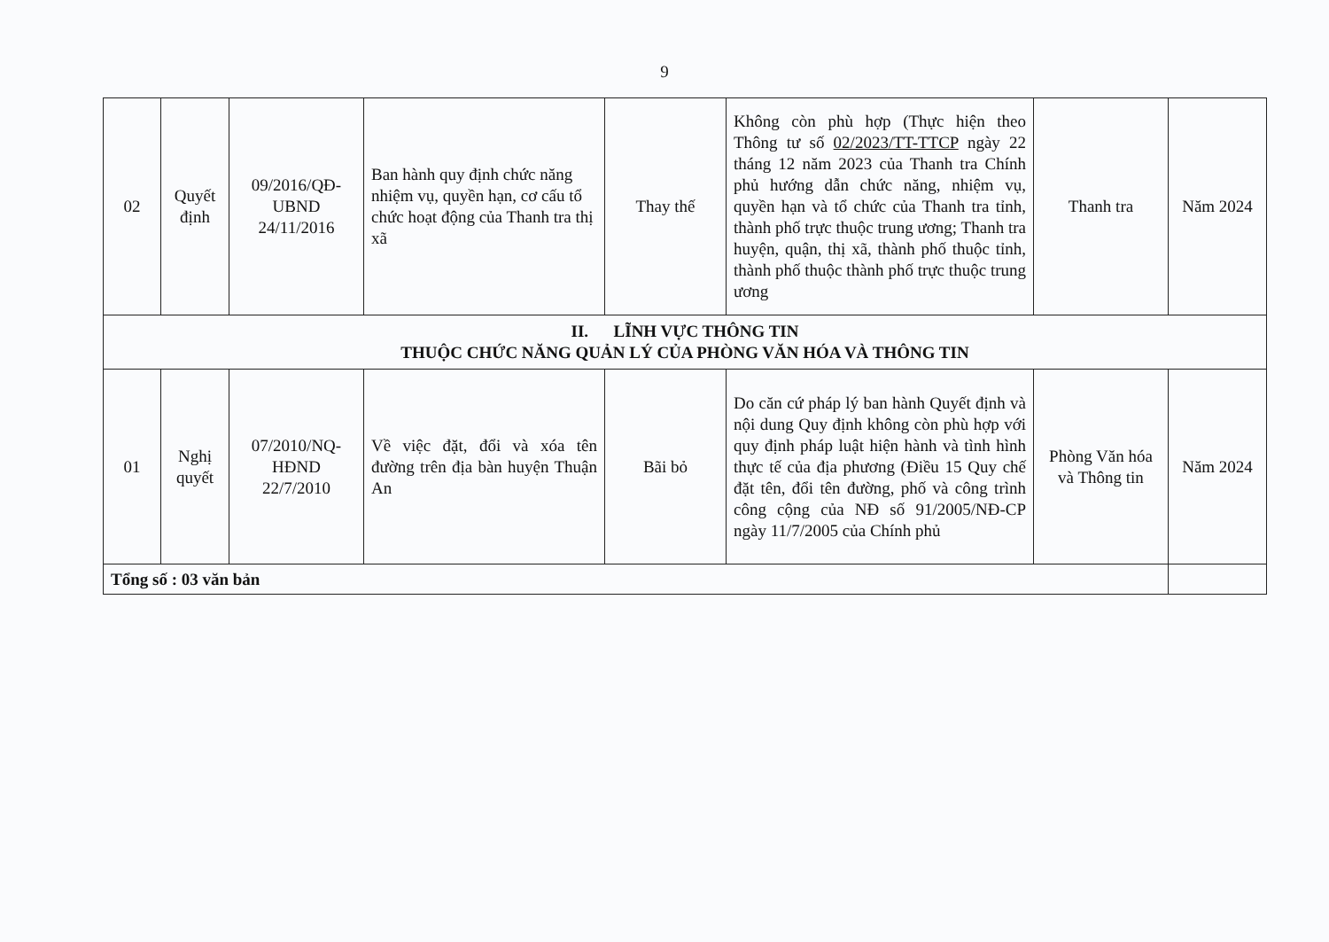9
| 02 | Quyết định | 09/2016/QĐ-UBND 24/11/2016 | Ban hành quy định chức năng nhiệm vụ, quyền hạn, cơ cấu tổ chức hoạt động của Thanh tra thị xã | Thay thế | Không còn phù hợp (Thực hiện theo Thông tư số 02/2023/TT-TTCP ngày 22 tháng 12 năm 2023 của Thanh tra Chính phủ hướng dẫn chức năng, nhiệm vụ, quyền hạn và tổ chức của Thanh tra tỉnh, thành phố trực thuộc trung ương; Thanh tra huyện, quận, thị xã, thành phố thuộc tỉnh, thành phố thuộc thành phố trực thuộc trung ương | Thanh tra | Năm 2024 |
| II. LĨNH VỰC THÔNG TIN THUỘC CHỨC NĂNG QUẢN LÝ CỦA PHÒNG VĂN HÓA VÀ THÔNG TIN | | | | | | | |
| 01 | Nghị quyết | 07/2010/NQ-HĐND 22/7/2010 | Về việc đặt, đổi và xóa tên đường trên địa bàn huyện Thuận An | Bãi bỏ | Do căn cứ pháp lý ban hành Quyết định và nội dung Quy định không còn phù hợp với quy định pháp luật hiện hành và tình hình thực tế của địa phương (Điều 15 Quy chế đặt tên, đổi tên đường, phố và công trình công cộng của NĐ số 91/2005/NĐ-CP ngày 11/7/2005 của Chính phủ | Phòng Văn hóa và Thông tin | Năm 2024 |
| Tổng số : 03 văn bản | | | | | | | |